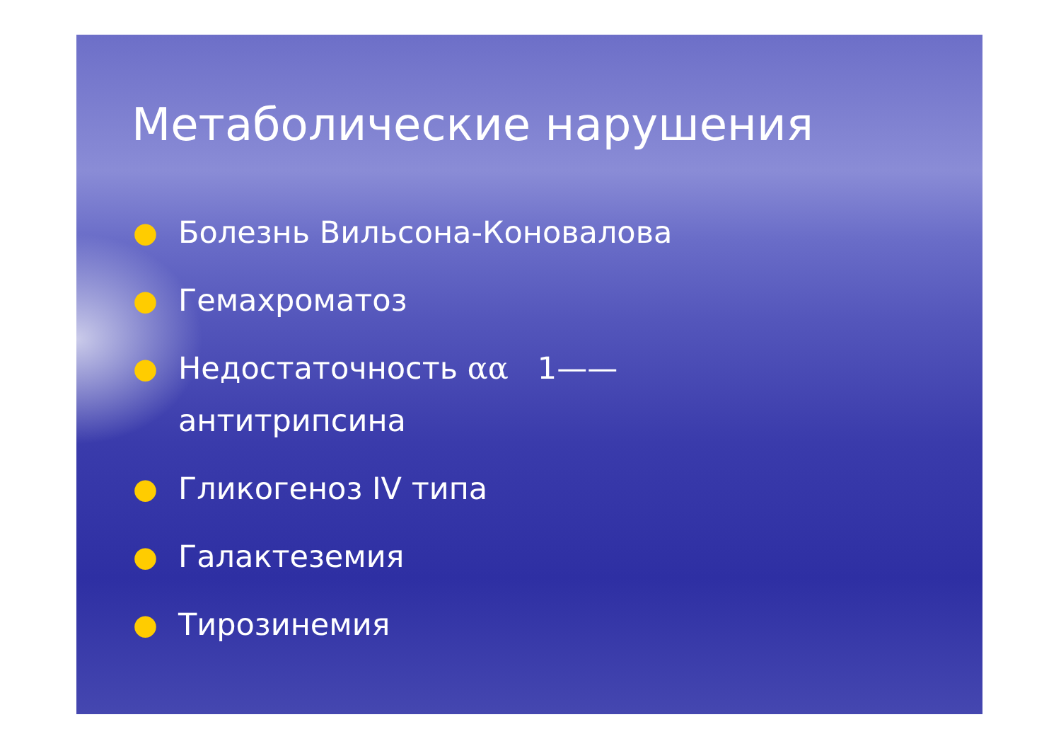Метаболические нарушения
● Болезнь Вильсона-Коновалова
● Гемахроматоз
● Недостаточность αα 1——
антитрипсина
● Гликогеноз IV типа
● Галактеземия
● Тирозинемия